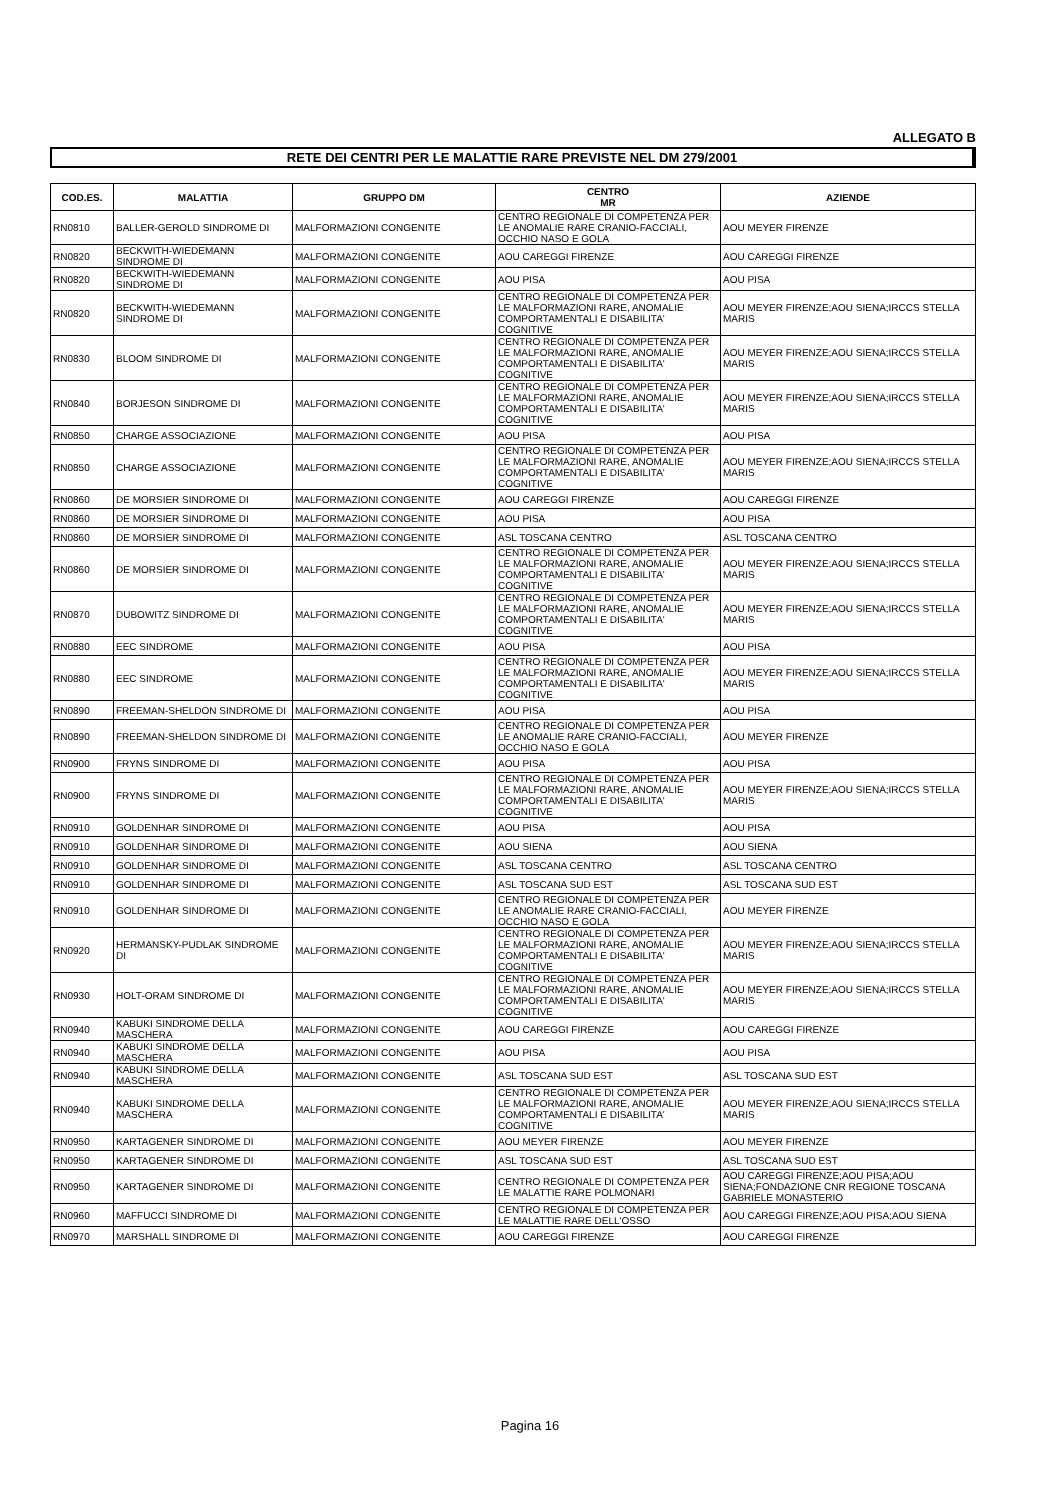ALLEGATO B
RETE DEI CENTRI PER LE MALATTIE RARE PREVISTE NEL DM 279/2001
| COD.ES. | MALATTIA | GRUPPO DM | CENTRO MR | AZIENDE |
| --- | --- | --- | --- | --- |
| RN0810 | BALLER-GEROLD SINDROME DI | MALFORMAZIONI CONGENITE | CENTRO REGIONALE DI COMPETENZA PER LE ANOMALIE RARE CRANIO-FACCIALI, OCCHIO NASO E GOLA | AOU MEYER FIRENZE |
| RN0820 | BECKWITH-WIEDEMANN SINDROME DI | MALFORMAZIONI CONGENITE | AOU CAREGGI FIRENZE | AOU CAREGGI FIRENZE |
| RN0820 | BECKWITH-WIEDEMANN SINDROME DI | MALFORMAZIONI CONGENITE | AOU PISA | AOU PISA |
| RN0820 | BECKWITH-WIEDEMANN SINDROME DI | MALFORMAZIONI CONGENITE | CENTRO REGIONALE DI COMPETENZA PER LE MALFORMAZIONI RARE, ANOMALIE COMPORTAMENTALI E DISABILITA' COGNITIVE | AOU MEYER FIRENZE;AOU SIENA;IRCCS STELLA MARIS |
| RN0830 | BLOOM SINDROME DI | MALFORMAZIONI CONGENITE | CENTRO REGIONALE DI COMPETENZA PER LE MALFORMAZIONI RARE, ANOMALIE COMPORTAMENTALI E DISABILITA' COGNITIVE | AOU MEYER FIRENZE;AOU SIENA;IRCCS STELLA MARIS |
| RN0840 | BORJESON SINDROME DI | MALFORMAZIONI CONGENITE | CENTRO REGIONALE DI COMPETENZA PER LE MALFORMAZIONI RARE, ANOMALIE COMPORTAMENTALI E DISABILITA' COGNITIVE | AOU MEYER FIRENZE;AOU SIENA;IRCCS STELLA MARIS |
| RN0850 | CHARGE ASSOCIAZIONE | MALFORMAZIONI CONGENITE | AOU PISA | AOU PISA |
| RN0850 | CHARGE ASSOCIAZIONE | MALFORMAZIONI CONGENITE | CENTRO REGIONALE DI COMPETENZA PER LE MALFORMAZIONI RARE, ANOMALIE COMPORTAMENTALI E DISABILITA' COGNITIVE | AOU MEYER FIRENZE;AOU SIENA;IRCCS STELLA MARIS |
| RN0860 | DE MORSIER SINDROME DI | MALFORMAZIONI CONGENITE | AOU CAREGGI FIRENZE | AOU CAREGGI FIRENZE |
| RN0860 | DE MORSIER SINDROME DI | MALFORMAZIONI CONGENITE | AOU PISA | AOU PISA |
| RN0860 | DE MORSIER SINDROME DI | MALFORMAZIONI CONGENITE | ASL TOSCANA CENTRO | ASL TOSCANA CENTRO |
| RN0860 | DE MORSIER SINDROME DI | MALFORMAZIONI CONGENITE | CENTRO REGIONALE DI COMPETENZA PER LE MALFORMAZIONI RARE, ANOMALIE COMPORTAMENTALI E DISABILITA' COGNITIVE | AOU MEYER FIRENZE;AOU SIENA;IRCCS STELLA MARIS |
| RN0870 | DUBOWITZ SINDROME DI | MALFORMAZIONI CONGENITE | CENTRO REGIONALE DI COMPETENZA PER LE MALFORMAZIONI RARE, ANOMALIE COMPORTAMENTALI E DISABILITA' COGNITIVE | AOU MEYER FIRENZE;AOU SIENA;IRCCS STELLA MARIS |
| RN0880 | EEC SINDROME | MALFORMAZIONI CONGENITE | AOU PISA | AOU PISA |
| RN0880 | EEC SINDROME | MALFORMAZIONI CONGENITE | CENTRO REGIONALE DI COMPETENZA PER LE MALFORMAZIONI RARE, ANOMALIE COMPORTAMENTALI E DISABILITA' COGNITIVE | AOU MEYER FIRENZE;AOU SIENA;IRCCS STELLA MARIS |
| RN0890 | FREEMAN-SHELDON SINDROME DI | MALFORMAZIONI CONGENITE | AOU PISA | AOU PISA |
| RN0890 | FREEMAN-SHELDON SINDROME DI | MALFORMAZIONI CONGENITE | CENTRO REGIONALE DI COMPETENZA PER LE ANOMALIE RARE CRANIO-FACCIALI, OCCHIO NASO E GOLA | AOU MEYER FIRENZE |
| RN0900 | FRYNS SINDROME DI | MALFORMAZIONI CONGENITE | AOU PISA | AOU PISA |
| RN0900 | FRYNS SINDROME DI | MALFORMAZIONI CONGENITE | CENTRO REGIONALE DI COMPETENZA PER LE MALFORMAZIONI RARE, ANOMALIE COMPORTAMENTALI E DISABILITA' COGNITIVE | AOU MEYER FIRENZE;AOU SIENA;IRCCS STELLA MARIS |
| RN0910 | GOLDENHAR SINDROME DI | MALFORMAZIONI CONGENITE | AOU PISA | AOU PISA |
| RN0910 | GOLDENHAR SINDROME DI | MALFORMAZIONI CONGENITE | AOU SIENA | AOU SIENA |
| RN0910 | GOLDENHAR SINDROME DI | MALFORMAZIONI CONGENITE | ASL TOSCANA CENTRO | ASL TOSCANA CENTRO |
| RN0910 | GOLDENHAR SINDROME DI | MALFORMAZIONI CONGENITE | ASL TOSCANA SUD EST | ASL TOSCANA SUD EST |
| RN0910 | GOLDENHAR SINDROME DI | MALFORMAZIONI CONGENITE | CENTRO REGIONALE DI COMPETENZA PER LE ANOMALIE RARE CRANIO-FACCIALI, OCCHIO NASO E GOLA | AOU MEYER FIRENZE |
| RN0920 | HERMANSKY-PUDLAK SINDROME DI | MALFORMAZIONI CONGENITE | CENTRO REGIONALE DI COMPETENZA PER LE MALFORMAZIONI RARE, ANOMALIE COMPORTAMENTALI E DISABILITA' COGNITIVE | AOU MEYER FIRENZE;AOU SIENA;IRCCS STELLA MARIS |
| RN0930 | HOLT-ORAM SINDROME DI | MALFORMAZIONI CONGENITE | CENTRO REGIONALE DI COMPETENZA PER LE MALFORMAZIONI RARE, ANOMALIE COMPORTAMENTALI E DISABILITA' COGNITIVE | AOU MEYER FIRENZE;AOU SIENA;IRCCS STELLA MARIS |
| RN0940 | KABUKI SINDROME DELLA MASCHERA | MALFORMAZIONI CONGENITE | AOU CAREGGI FIRENZE | AOU CAREGGI FIRENZE |
| RN0940 | KABUKI SINDROME DELLA MASCHERA | MALFORMAZIONI CONGENITE | AOU PISA | AOU PISA |
| RN0940 | KABUKI SINDROME DELLA MASCHERA | MALFORMAZIONI CONGENITE | ASL TOSCANA SUD EST | ASL TOSCANA SUD EST |
| RN0940 | KABUKI SINDROME DELLA MASCHERA | MALFORMAZIONI CONGENITE | CENTRO REGIONALE DI COMPETENZA PER LE MALFORMAZIONI RARE, ANOMALIE COMPORTAMENTALI E DISABILITA' COGNITIVE | AOU MEYER FIRENZE;AOU SIENA;IRCCS STELLA MARIS |
| RN0950 | KARTAGENER SINDROME DI | MALFORMAZIONI CONGENITE | AOU MEYER FIRENZE | AOU MEYER FIRENZE |
| RN0950 | KARTAGENER SINDROME DI | MALFORMAZIONI CONGENITE | ASL TOSCANA SUD EST | ASL TOSCANA SUD EST |
| RN0950 | KARTAGENER SINDROME DI | MALFORMAZIONI CONGENITE | CENTRO REGIONALE DI COMPETENZA PER LE MALATTIE RARE POLMONARI | AOU CAREGGI FIRENZE;AOU PISA;AOU SIENA;FONDAZIONE CNR REGIONE TOSCANA GABRIELE MONASTERIO |
| RN0960 | MAFFUCCI SINDROME DI | MALFORMAZIONI CONGENITE | CENTRO REGIONALE DI COMPETENZA PER LE MALATTIE RARE DELL'OSSO | AOU CAREGGI FIRENZE;AOU PISA;AOU SIENA |
| RN0970 | MARSHALL SINDROME DI | MALFORMAZIONI CONGENITE | AOU CAREGGI FIRENZE | AOU CAREGGI FIRENZE |
Pagina 16